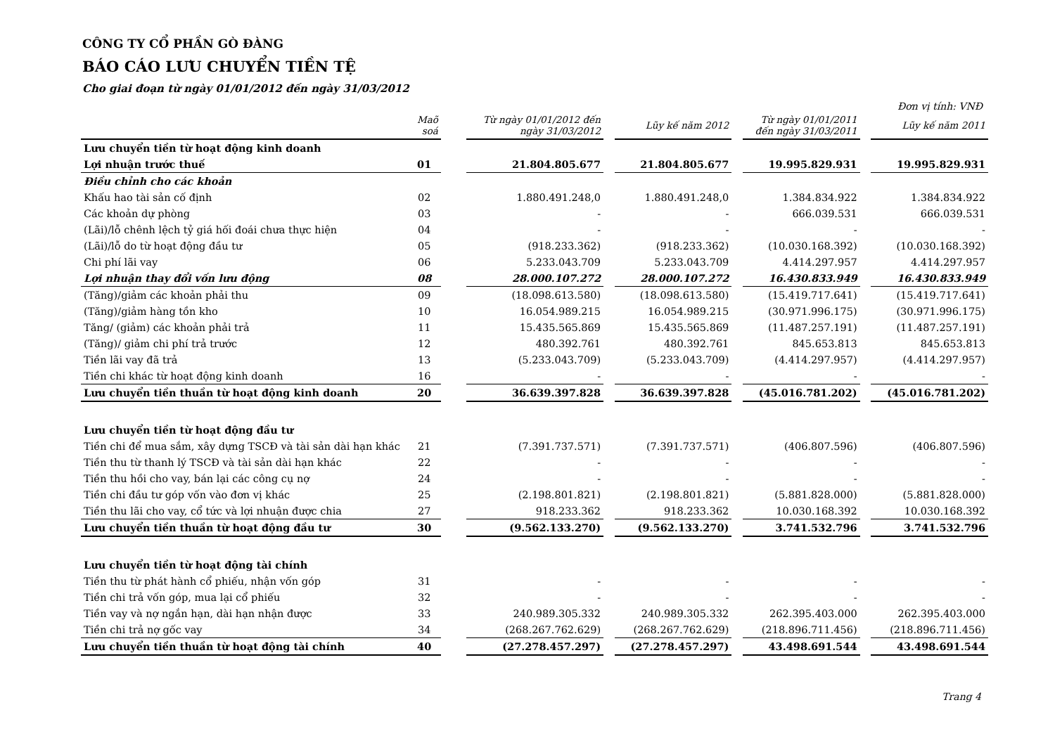CÔNG TY CỔ PHẦN GÒ ĐÀNG
BÁO CÁO LƯU CHUYỂN TIỀN TỆ
Cho giai đoạn từ ngày 01/01/2012 đến ngày 31/03/2012
Đơn vị tính: VNĐ
| | Maõ soá | | Từ ngày 01/01/2012 đến ngày 31/03/2012 | | Lũy kế năm 2012 | | Từ ngày 01/01/2011 đến ngày 31/03/2011 | | Lũy kế năm 2011 |
| --- | --- | --- | --- | --- | --- | --- | --- | --- | --- |
| Lưu chuyển tiền từ hoạt động kinh doanh | | | | | | | | | |
| Lợi nhuận trước thuế | 01 | | 21.804.805.677 | | 21.804.805.677 | | 19.995.829.931 | | 19.995.829.931 |
| Điều chỉnh cho các khoản | | | | | | | | | |
| Khấu hao tài sản cố định | 02 | | 1.880.491.248,0 | | 1.880.491.248,0 | | 1.384.834.922 | | 1.384.834.922 |
| Các khoản dự phòng | 03 | | - | | - | | 666.039.531 | | 666.039.531 |
| (Lãi)/lỗ chênh lệch tỷ giá hối đoái chưa thực hiện | 04 | | - | | - | | - | | - |
| (Lãi)/lỗ do từ hoạt động đầu tư | 05 | | (918.233.362) | | (918.233.362) | | (10.030.168.392) | | (10.030.168.392) |
| Chi phí lãi vay | 06 | | 5.233.043.709 | | 5.233.043.709 | | 4.414.297.957 | | 4.414.297.957 |
| Lợi nhuận thay đổi vốn lưu động | 08 | | 28.000.107.272 | | 28.000.107.272 | | 16.430.833.949 | | 16.430.833.949 |
| (Tăng)/giảm các khoản phải thu | 09 | | (18.098.613.580) | | (18.098.613.580) | | (15.419.717.641) | | (15.419.717.641) |
| (Tăng)/giảm hàng tồn kho | 10 | | 16.054.989.215 | | 16.054.989.215 | | (30.971.996.175) | | (30.971.996.175) |
| Tăng/ (giảm) các khoản phải trả | 11 | | 15.435.565.869 | | 15.435.565.869 | | (11.487.257.191) | | (11.487.257.191) |
| (Tăng)/ giảm chi phí trả trước | 12 | | 480.392.761 | | 480.392.761 | | 845.653.813 | | 845.653.813 |
| Tiền lãi vay đã trả | 13 | | (5.233.043.709) | | (5.233.043.709) | | (4.414.297.957) | | (4.414.297.957) |
| Tiền chi khác từ hoạt động kinh doanh | 16 | | - | | - | | - | | - |
| Lưu chuyển tiền thuần từ hoạt động kinh doanh | 20 | | 36.639.397.828 | | 36.639.397.828 | | (45.016.781.202) | | (45.016.781.202) |
| Lưu chuyển tiền từ hoạt động đầu tư | | | | | | | | | |
| Tiền chi để mua sắm, xây dựng TSCĐ và tài sản dài hạn khác | 21 | | (7.391.737.571) | | (7.391.737.571) | | (406.807.596) | | (406.807.596) |
| Tiền thu từ thanh lý TSCĐ và tài sản dài hạn khác | 22 | | - | | - | | - | | - |
| Tiền thu hồi cho vay, bán lại các công cụ nợ | 24 | | - | | - | | - | | - |
| Tiền chi đầu tư góp vốn vào đơn vị khác | 25 | | (2.198.801.821) | | (2.198.801.821) | | (5.881.828.000) | | (5.881.828.000) |
| Tiền thu lãi cho vay, cổ tức và lợi nhuận được chia | 27 | | 918.233.362 | | 918.233.362 | | 10.030.168.392 | | 10.030.168.392 |
| Lưu chuyển tiền thuần từ hoạt động đầu tư | 30 | | (9.562.133.270) | | (9.562.133.270) | | 3.741.532.796 | | 3.741.532.796 |
| Lưu chuyển tiền từ hoạt động tài chính | | | | | | | | | |
| Tiền thu từ phát hành cổ phiếu, nhận vốn góp | 31 | | - | | - | | - | | - |
| Tiền chi trả vốn góp, mua lại cổ phiếu | 32 | | - | | - | | - | | - |
| Tiền vay và nợ ngắn hạn, dài hạn nhận được | 33 | | 240.989.305.332 | | 240.989.305.332 | | 262.395.403.000 | | 262.395.403.000 |
| Tiền chi trả nợ gốc vay | 34 | | (268.267.762.629) | | (268.267.762.629) | | (218.896.711.456) | | (218.896.711.456) |
| Lưu chuyển tiền thuần từ hoạt động tài chính | 40 | | (27.278.457.297) | | (27.278.457.297) | | 43.498.691.544 | | 43.498.691.544 |
Trang 4